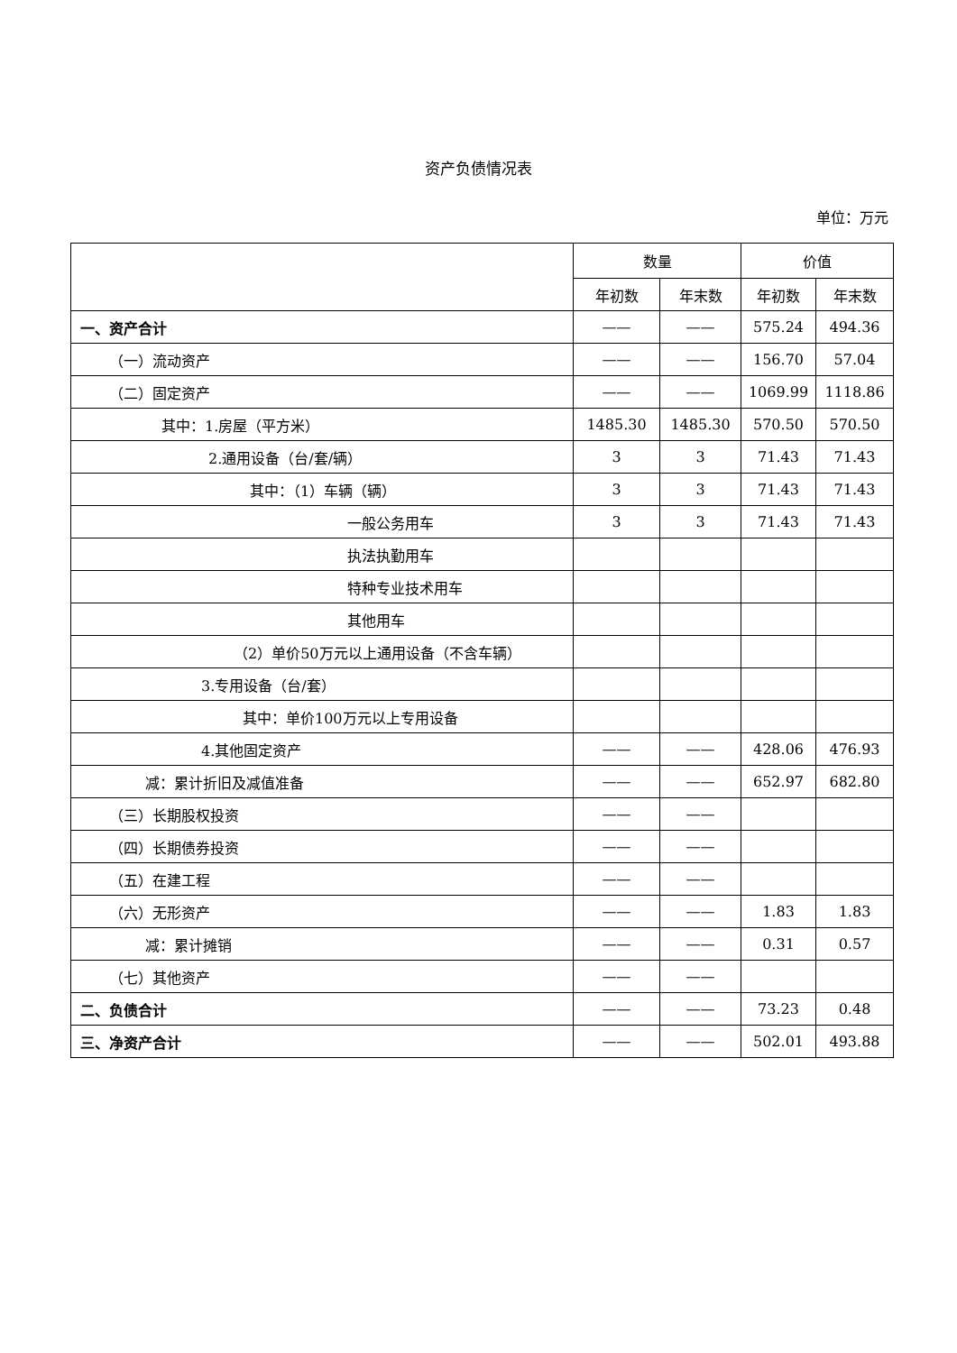资产负债情况表
单位：万元
| | 数量 | | 价值 | |
| --- | --- | --- | --- | --- |
| | 年初数 | 年末数 | 年初数 | 年末数 |
| 一、资产合计 | —— | —— | 575.24 | 494.36 |
| （一）流动资产 | —— | —— | 156.70 | 57.04 |
| （二）固定资产 | —— | —— | 1069.99 | 1118.86 |
| 其中：1.房屋（平方米） | 1485.30 | 1485.30 | 570.50 | 570.50 |
| 2.通用设备（台/套/辆） | 3 | 3 | 71.43 | 71.43 |
| 其中：（1）车辆（辆） | 3 | 3 | 71.43 | 71.43 |
| 一般公务用车 | 3 | 3 | 71.43 | 71.43 |
| 执法执勤用车 | | | | |
| 特种专业技术用车 | | | | |
| 其他用车 | | | | |
| （2）单价50万元以上通用设备（不含车辆） | | | | |
| 3.专用设备（台/套） | | | | |
| 其中：单价100万元以上专用设备 | | | | |
| 4.其他固定资产 | —— | —— | 428.06 | 476.93 |
| 减：累计折旧及减值准备 | —— | —— | 652.97 | 682.80 |
| （三）长期股权投资 | —— | —— | | |
| （四）长期债券投资 | —— | —— | | |
| （五）在建工程 | —— | —— | | |
| （六）无形资产 | —— | —— | 1.83 | 1.83 |
| 减：累计摊销 | —— | —— | 0.31 | 0.57 |
| （七）其他资产 | —— | —— | | |
| 二、负债合计 | —— | —— | 73.23 | 0.48 |
| 三、净资产合计 | —— | —— | 502.01 | 493.88 |